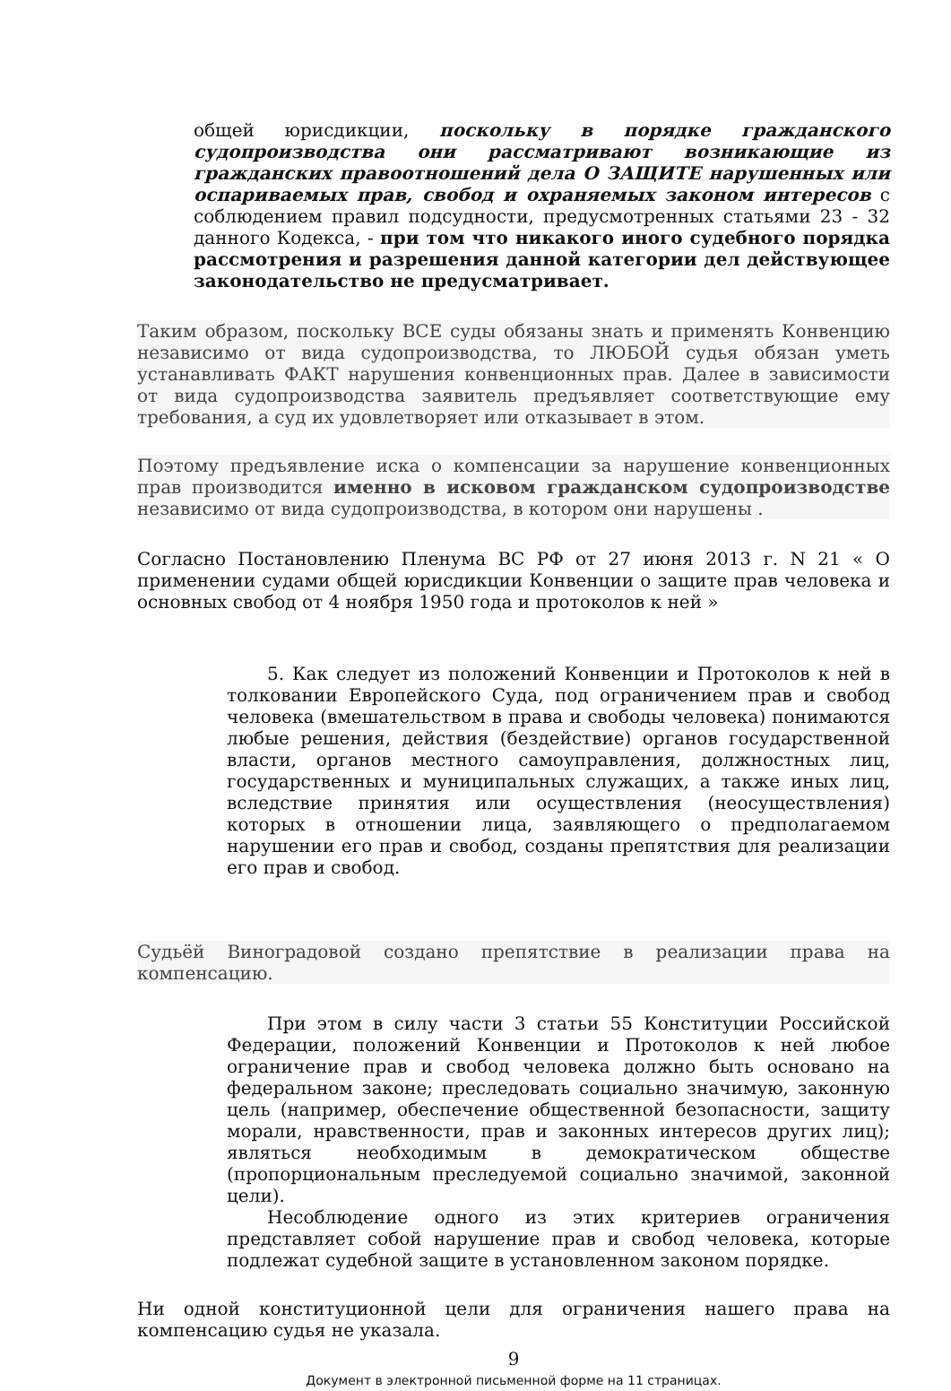общей юрисдикции, поскольку в порядке гражданского судопроизводства они рассматривают возникающие из гражданских правоотношений дела О ЗАЩИТЕ нарушенных или оспариваемых прав, свобод и охраняемых законом интересов с соблюдением правил подсудности, предусмотренных статьями 23 - 32 данного Кодекса, - при том что никакого иного судебного порядка рассмотрения и разрешения данной категории дел действующее законодательство не предусматривает.
Таким образом, поскольку ВСЕ суды обязаны знать и применять Конвенцию независимо от вида судопроизводства, то ЛЮБОЙ судья обязан уметь устанавливать ФАКТ нарушения конвенционных прав. Далее в зависимости от вида судопроизводства заявитель предъявляет соответствующие ему требования, а суд их удовлетворяет или отказывает в этом.
Поэтому предъявление иска о компенсации за нарушение конвенционных прав производится именно в исковом гражданском судопроизводстве независимо от вида судопроизводства, в котором они нарушены .
Согласно Постановлению Пленума ВС РФ от 27 июня 2013 г. N 21 « О применении судами общей юрисдикции Конвенции о защите прав человека и основных свобод от 4 ноября 1950 года и протоколов к ней »
5. Как следует из положений Конвенции и Протоколов к ней в толковании Европейского Суда, под ограничением прав и свобод человека (вмешательством в права и свободы человека) понимаются любые решения, действия (бездействие) органов государственной власти, органов местного самоуправления, должностных лиц, государственных и муниципальных служащих, а также иных лиц, вследствие принятия или осуществления (неосуществления) которых в отношении лица, заявляющего о предполагаемом нарушении его прав и свобод, созданы препятствия для реализации его прав и свобод.
Судьёй Виноградовой создано препятствие в реализации права на компенсацию.
При этом в силу части 3 статьи 55 Конституции Российской Федерации, положений Конвенции и Протоколов к ней любое ограничение прав и свобод человека должно быть основано на федеральном законе; преследовать социально значимую, законную цель (например, обеспечение общественной безопасности, защиту морали, нравственности, прав и законных интересов других лиц); являться необходимым в демократическом обществе (пропорциональным преследуемой социально значимой, законной цели).
Несоблюдение одного из этих критериев ограничения представляет собой нарушение прав и свобод человека, которые подлежат судебной защите в установленном законом порядке.
Ни одной конституционной цели для ограничения нашего права на компенсацию судья не указала.
9
Документ в электронной письменной форме на 11 страницах.